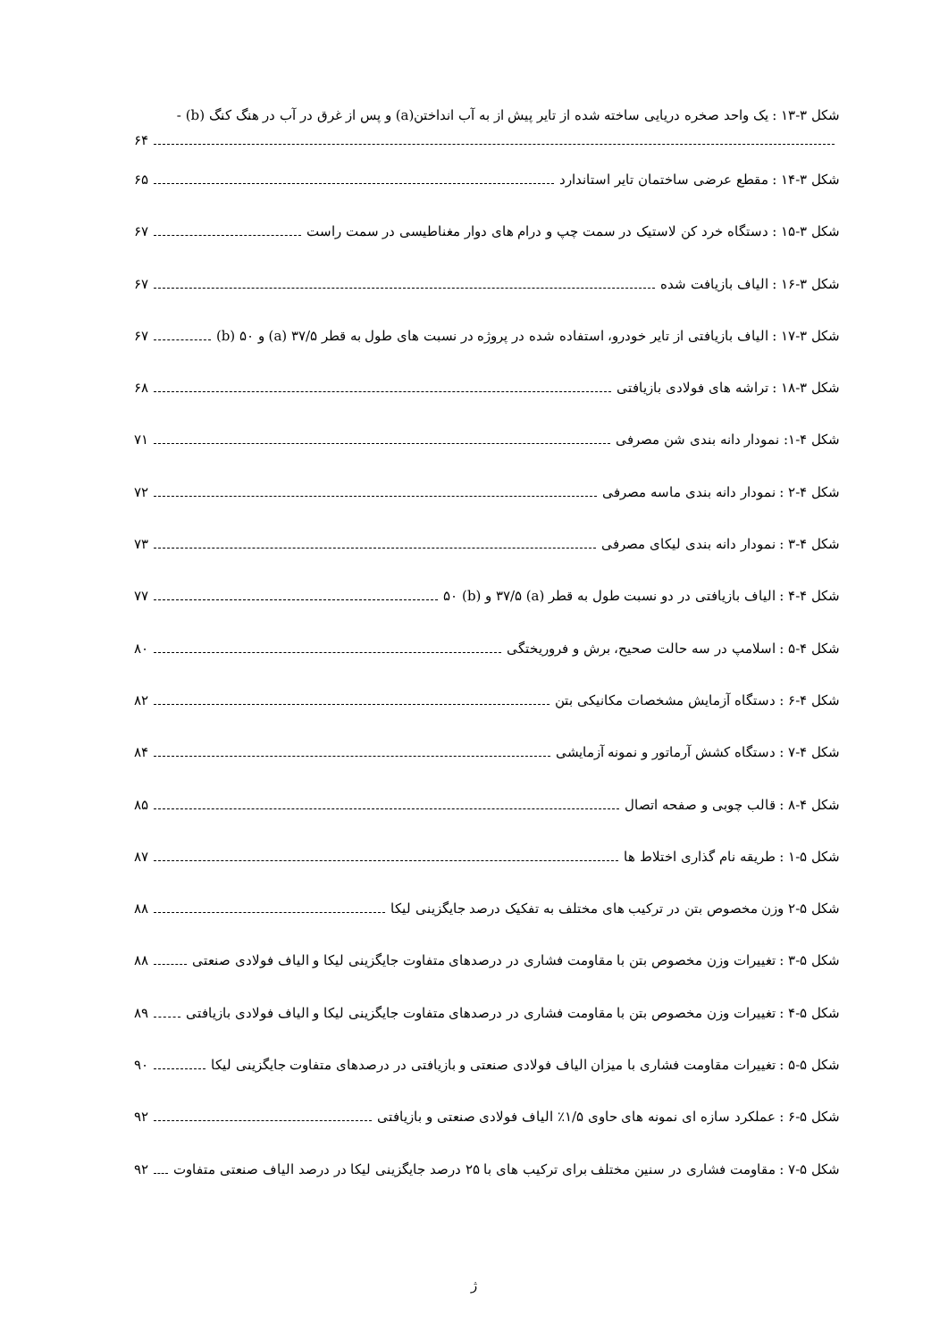شکل ۳-۱۳ : یک واحد صخره دریایی ساخته شده از تایر پیش از به آب انداختن(a) و پس از غرق در آب در هنگ کنگ (b) -
۶۴
شکل ۳-۱۴ : مقطع عرضی ساختمان تایر استاندارد ۶۵
شکل ۳-۱۵ : دستگاه خرد کن لاستیک در سمت چپ و درام های دوار مغناطیسی در سمت راست ۶۷
شکل ۳-۱۶ : الیاف بازیافت شده ۶۷
شکل ۳-۱۷ : الیاف بازیافتی از تایر خودرو، استفاده شده در پروژه در نسبت های طول به قطر ۳۷/۵ (a) و ۵۰ (b) ۶۷
شکل ۳-۱۸ : تراشه های فولادی بازیافتی ۶۸
شکل ۴-۱: نمودار دانه بندی شن مصرفی ۷۱
شکل ۴-۲ : نمودار دانه بندی ماسه مصرفی ۷۲
شکل ۴-۳ : نمودار دانه بندی لیکای مصرفی ۷۳
شکل ۴-۴ : الیاف بازیافتی در دو نسبت طول به قطر (a) ۳۷/۵ و (b) ۵۰ ۷۷
شکل ۴-۵ : اسلامپ در سه حالت صحیح، برش و فروریختگی ۸۰
شکل ۴-۶ : دستگاه آزمایش مشخصات مکانیکی بتن ۸۲
شکل ۴-۷ : دستگاه کشش آرماتور و نمونه آزمایشی ۸۴
شکل ۴-۸ : قالب چوبی و صفحه اتصال ۸۵
شکل ۵-۱ : طریقه نام گذاری اختلاط ها ۸۷
شکل ۵-۲ وزن مخصوص بتن در ترکیب های مختلف به تفکیک درصد جایگزینی لیکا ۸۸
شکل ۵-۳ : تغییرات وزن مخصوص بتن با مقاومت فشاری در درصدهای متفاوت جایگزینی لیکا و الیاف فولادی صنعتی ۸۸
شکل ۵-۴ : تغییرات وزن مخصوص بتن با مقاومت فشاری در درصدهای متفاوت جایگزینی لیکا و الیاف فولادی بازیافتی ۸۹
شکل ۵-۵ : تغییرات مقاومت فشاری با میزان الیاف فولادی صنعتی و بازیافتی در درصدهای متفاوت جایگزینی لیکا ۹۰
شکل ۵-۶ : عملکرد سازه ای نمونه های حاوی ۱/۵٪ الیاف فولادی صنعتی و بازیافتی ۹۲
شکل ۵-۷ : مقاومت فشاری در سنین مختلف برای ترکیب های با ۲۵ درصد جایگزینی لیکا در درصد الیاف صنعتی متفاوت ۹۲
ژ